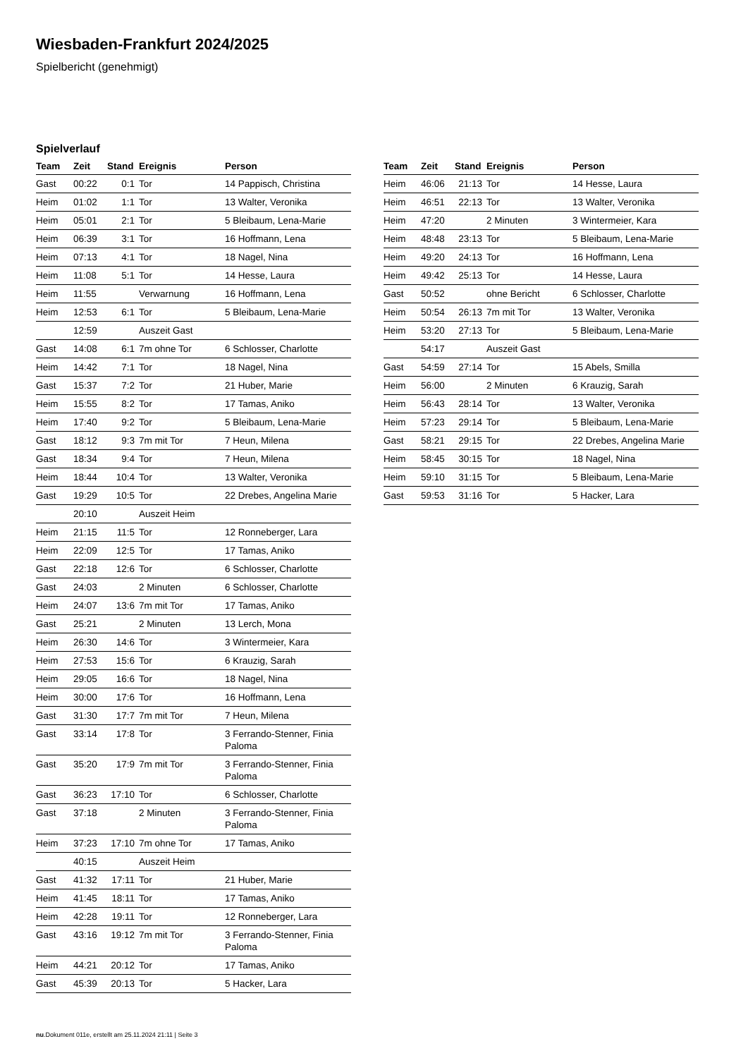Wiesbaden-Frankfurt 2024/2025
Spielbericht (genehmigt)
Spielverlauf
| Team | Zeit | Stand | Ereignis | Person |
| --- | --- | --- | --- | --- |
| Gast | 00:22 | 0:1 | Tor | 14 Pappisch, Christina |
| Heim | 01:02 | 1:1 | Tor | 13 Walter, Veronika |
| Heim | 05:01 | 2:1 | Tor | 5 Bleibaum, Lena-Marie |
| Heim | 06:39 | 3:1 | Tor | 16 Hoffmann, Lena |
| Heim | 07:13 | 4:1 | Tor | 18 Nagel, Nina |
| Heim | 11:08 | 5:1 | Tor | 14 Hesse, Laura |
| Heim | 11:55 | | Verwarnung | 16 Hoffmann, Lena |
| Heim | 12:53 | 6:1 | Tor | 5 Bleibaum, Lena-Marie |
| | 12:59 | | Auszeit Gast | |
| Gast | 14:08 | 6:1 | 7m ohne Tor | 6 Schlosser, Charlotte |
| Heim | 14:42 | 7:1 | Tor | 18 Nagel, Nina |
| Gast | 15:37 | 7:2 | Tor | 21 Huber, Marie |
| Heim | 15:55 | 8:2 | Tor | 17 Tamas, Aniko |
| Heim | 17:40 | 9:2 | Tor | 5 Bleibaum, Lena-Marie |
| Gast | 18:12 | 9:3 | 7m mit Tor | 7 Heun, Milena |
| Gast | 18:34 | 9:4 | Tor | 7 Heun, Milena |
| Heim | 18:44 | 10:4 | Tor | 13 Walter, Veronika |
| Gast | 19:29 | 10:5 | Tor | 22 Drebes, Angelina Marie |
| | 20:10 | | Auszeit Heim | |
| Heim | 21:15 | 11:5 | Tor | 12 Ronneberger, Lara |
| Heim | 22:09 | 12:5 | Tor | 17 Tamas, Aniko |
| Gast | 22:18 | 12:6 | Tor | 6 Schlosser, Charlotte |
| Gast | 24:03 | | 2 Minuten | 6 Schlosser, Charlotte |
| Heim | 24:07 | 13:6 | 7m mit Tor | 17 Tamas, Aniko |
| Gast | 25:21 | | 2 Minuten | 13 Lerch, Mona |
| Heim | 26:30 | 14:6 | Tor | 3 Wintermeier, Kara |
| Heim | 27:53 | 15:6 | Tor | 6 Krauzig, Sarah |
| Heim | 29:05 | 16:6 | Tor | 18 Nagel, Nina |
| Heim | 30:00 | 17:6 | Tor | 16 Hoffmann, Lena |
| Gast | 31:30 | 17:7 | 7m mit Tor | 7 Heun, Milena |
| Gast | 33:14 | 17:8 | Tor | 3 Ferrando-Stenner, Finia Paloma |
| Gast | 35:20 | 17:9 | 7m mit Tor | 3 Ferrando-Stenner, Finia Paloma |
| Gast | 36:23 | 17:10 | Tor | 6 Schlosser, Charlotte |
| Gast | 37:18 | | 2 Minuten | 3 Ferrando-Stenner, Finia Paloma |
| Heim | 37:23 | 17:10 | 7m ohne Tor | 17 Tamas, Aniko |
| | 40:15 | | Auszeit Heim | |
| Gast | 41:32 | 17:11 | Tor | 21 Huber, Marie |
| Heim | 41:45 | 18:11 | Tor | 17 Tamas, Aniko |
| Heim | 42:28 | 19:11 | Tor | 12 Ronneberger, Lara |
| Gast | 43:16 | 19:12 | 7m mit Tor | 3 Ferrando-Stenner, Finia Paloma |
| Heim | 44:21 | 20:12 | Tor | 17 Tamas, Aniko |
| Gast | 45:39 | 20:13 | Tor | 5 Hacker, Lara |
| Team | Zeit | Stand | Ereignis | Person |
| --- | --- | --- | --- | --- |
| Heim | 46:06 | 21:13 | Tor | 14 Hesse, Laura |
| Heim | 46:51 | 22:13 | Tor | 13 Walter, Veronika |
| Heim | 47:20 | | 2 Minuten | 3 Wintermeier, Kara |
| Heim | 48:48 | 23:13 | Tor | 5 Bleibaum, Lena-Marie |
| Heim | 49:20 | 24:13 | Tor | 16 Hoffmann, Lena |
| Heim | 49:42 | 25:13 | Tor | 14 Hesse, Laura |
| Gast | 50:52 | | ohne Bericht | 6 Schlosser, Charlotte |
| Heim | 50:54 | 26:13 | 7m mit Tor | 13 Walter, Veronika |
| Heim | 53:20 | 27:13 | Tor | 5 Bleibaum, Lena-Marie |
| | 54:17 | | Auszeit Gast | |
| Gast | 54:59 | 27:14 | Tor | 15 Abels, Smilla |
| Heim | 56:00 | | 2 Minuten | 6 Krauzig, Sarah |
| Heim | 56:43 | 28:14 | Tor | 13 Walter, Veronika |
| Heim | 57:23 | 29:14 | Tor | 5 Bleibaum, Lena-Marie |
| Gast | 58:21 | 29:15 | Tor | 22 Drebes, Angelina Marie |
| Heim | 58:45 | 30:15 | Tor | 18 Nagel, Nina |
| Heim | 59:10 | 31:15 | Tor | 5 Bleibaum, Lena-Marie |
| Gast | 59:53 | 31:16 | Tor | 5 Hacker, Lara |
nu.Dokument 011e, erstellt am 25.11.2024 21:11 | Seite 3